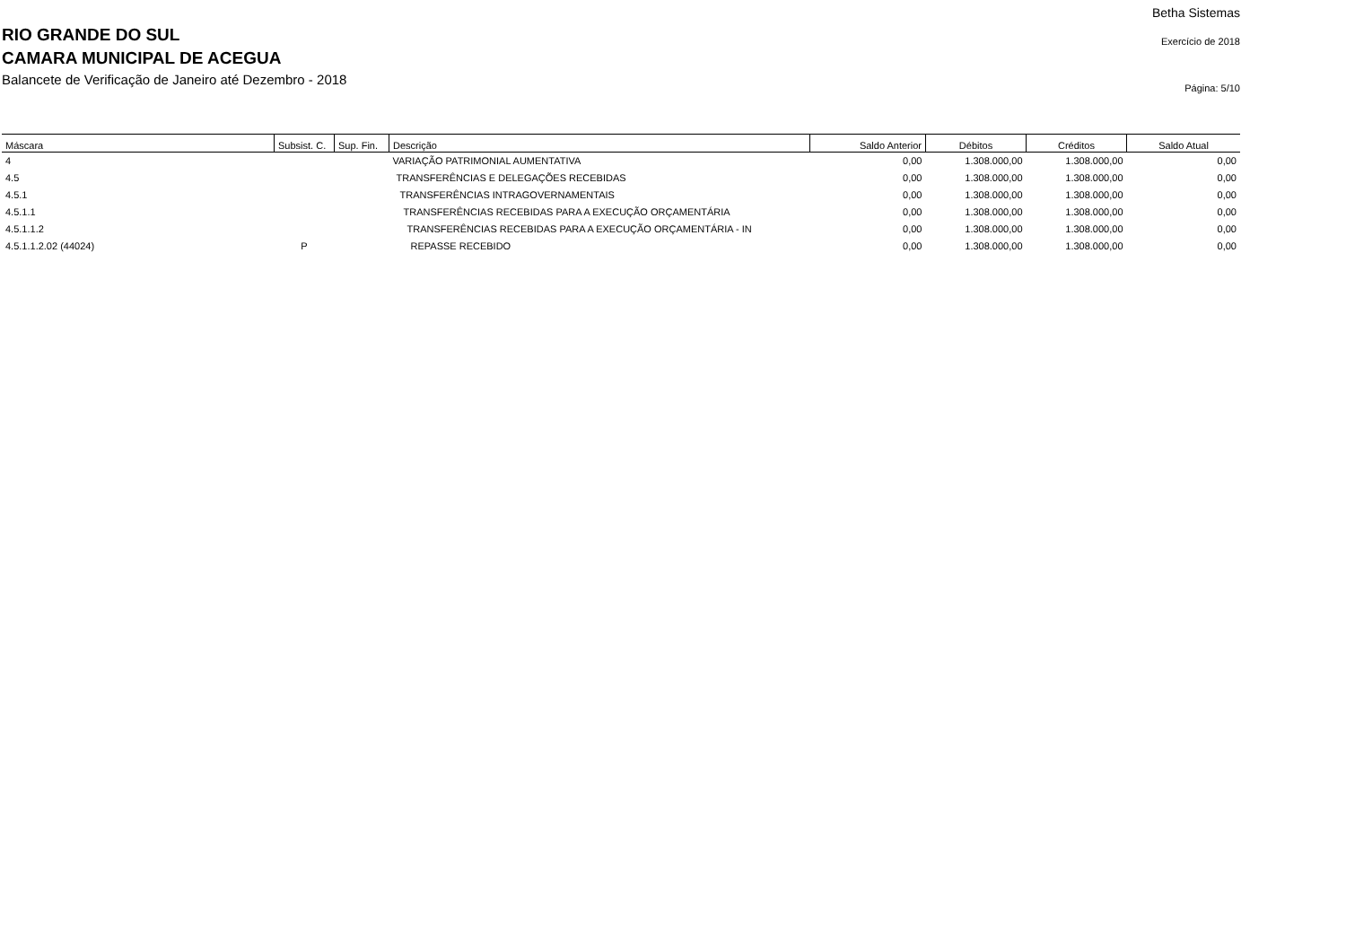RIO GRANDE DO SUL
CAMARA MUNICIPAL DE ACEGUA
Balancete de Verificação de Janeiro até Dezembro - 2018
Betha Sistemas
Exercício de 2018
Página: 5/10
| Máscara | Subsist. C. | Sup. Fin. | Descrição | Saldo Anterior | Débitos | Créditos | Saldo Atual |
| --- | --- | --- | --- | --- | --- | --- | --- |
| 4 | | | VARIAÇÃO PATRIMONIAL AUMENTATIVA | 0,00 | 1.308.000,00 | 1.308.000,00 | 0,00 |
| 4.5 | | | TRANSFERÊNCIAS E DELEGAÇÕES RECEBIDAS | 0,00 | 1.308.000,00 | 1.308.000,00 | 0,00 |
| 4.5.1 | | | TRANSFERÊNCIAS INTRAGOVERNAMENTAIS | 0,00 | 1.308.000,00 | 1.308.000,00 | 0,00 |
| 4.5.1.1 | | | TRANSFERÊNCIAS RECEBIDAS PARA A EXECUÇÃO ORÇAMENTÁRIA | 0,00 | 1.308.000,00 | 1.308.000,00 | 0,00 |
| 4.5.1.1.2 | | | TRANSFERÊNCIAS RECEBIDAS PARA A EXECUÇÃO ORÇAMENTÁRIA - IN | 0,00 | 1.308.000,00 | 1.308.000,00 | 0,00 |
| 4.5.1.1.2.02 (44024) | P | | REPASSE RECEBIDO | 0,00 | 1.308.000,00 | 1.308.000,00 | 0,00 |